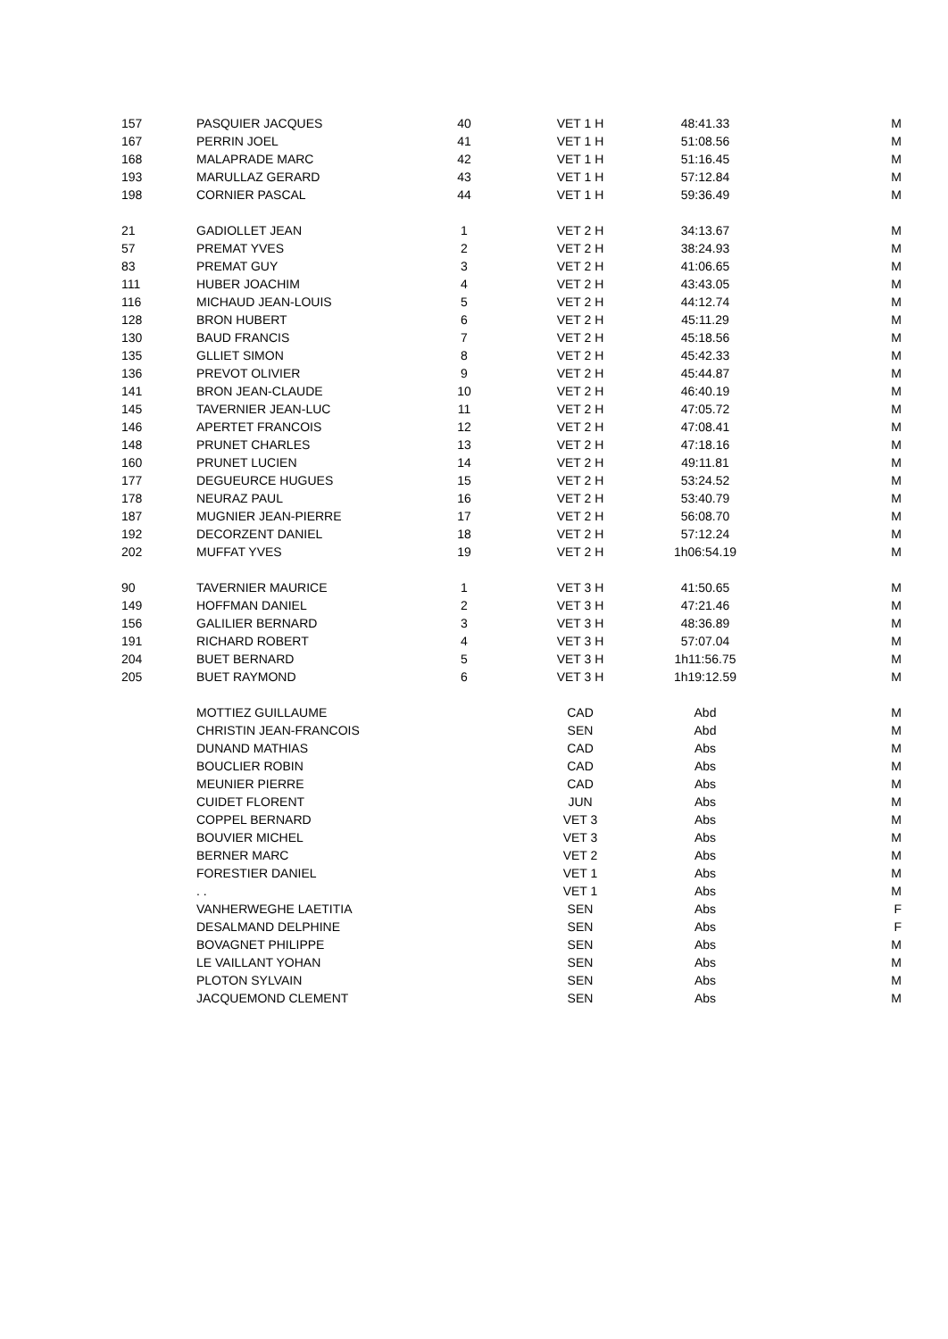| 157 | PASQUIER JACQUES | 40 | VET 1 H | 48:41.33 | M |
| 167 | PERRIN JOEL | 41 | VET 1 H | 51:08.56 | M |
| 168 | MALAPRADE MARC | 42 | VET 1 H | 51:16.45 | M |
| 193 | MARULLAZ GERARD | 43 | VET 1 H | 57:12.84 | M |
| 198 | CORNIER PASCAL | 44 | VET 1 H | 59:36.49 | M |
| 21 | GADIOLLET JEAN | 1 | VET 2 H | 34:13.67 | M |
| 57 | PREMAT YVES | 2 | VET 2 H | 38:24.93 | M |
| 83 | PREMAT GUY | 3 | VET 2 H | 41:06.65 | M |
| 111 | HUBER JOACHIM | 4 | VET 2 H | 43:43.05 | M |
| 116 | MICHAUD JEAN-LOUIS | 5 | VET 2 H | 44:12.74 | M |
| 128 | BRON HUBERT | 6 | VET 2 H | 45:11.29 | M |
| 130 | BAUD FRANCIS | 7 | VET 2 H | 45:18.56 | M |
| 135 | GLLIET SIMON | 8 | VET 2 H | 45:42.33 | M |
| 136 | PREVOT OLIVIER | 9 | VET 2 H | 45:44.87 | M |
| 141 | BRON JEAN-CLAUDE | 10 | VET 2 H | 46:40.19 | M |
| 145 | TAVERNIER JEAN-LUC | 11 | VET 2 H | 47:05.72 | M |
| 146 | APERTET FRANCOIS | 12 | VET 2 H | 47:08.41 | M |
| 148 | PRUNET CHARLES | 13 | VET 2 H | 47:18.16 | M |
| 160 | PRUNET LUCIEN | 14 | VET 2 H | 49:11.81 | M |
| 177 | DEGUEURCE HUGUES | 15 | VET 2 H | 53:24.52 | M |
| 178 | NEURAZ PAUL | 16 | VET 2 H | 53:40.79 | M |
| 187 | MUGNIER JEAN-PIERRE | 17 | VET 2 H | 56:08.70 | M |
| 192 | DECORZENT DANIEL | 18 | VET 2 H | 57:12.24 | M |
| 202 | MUFFAT YVES | 19 | VET 2 H | 1h06:54.19 | M |
| 90 | TAVERNIER MAURICE | 1 | VET 3 H | 41:50.65 | M |
| 149 | HOFFMAN DANIEL | 2 | VET 3 H | 47:21.46 | M |
| 156 | GALILIER BERNARD | 3 | VET 3 H | 48:36.89 | M |
| 191 | RICHARD ROBERT | 4 | VET 3 H | 57:07.04 | M |
| 204 | BUET BERNARD | 5 | VET 3 H | 1h11:56.75 | M |
| 205 | BUET RAYMOND | 6 | VET 3 H | 1h19:12.59 | M |
| | MOTTIEZ GUILLAUME | | CAD | Abd | M |
| | CHRISTIN JEAN-FRANCOIS | | SEN | Abd | M |
| | DUNAND MATHIAS | | CAD | Abs | M |
| | BOUCLIER ROBIN | | CAD | Abs | M |
| | MEUNIER PIERRE | | CAD | Abs | M |
| | CUIDET FLORENT | | JUN | Abs | M |
| | COPPEL BERNARD | | VET 3 | Abs | M |
| | BOUVIER MICHEL | | VET 3 | Abs | M |
| | BERNER MARC | | VET 2 | Abs | M |
| | FORESTIER DANIEL | | VET 1 | Abs | M |
| | . . | | VET 1 | Abs | M |
| | VANHERWEGHE LAETITIA | | SEN | Abs | F |
| | DESALMAND DELPHINE | | SEN | Abs | F |
| | BOVAGNET PHILIPPE | | SEN | Abs | M |
| | LE VAILLANT YOHAN | | SEN | Abs | M |
| | PLOTON SYLVAIN | | SEN | Abs | M |
| | JACQUEMOND CLEMENT | | SEN | Abs | M |